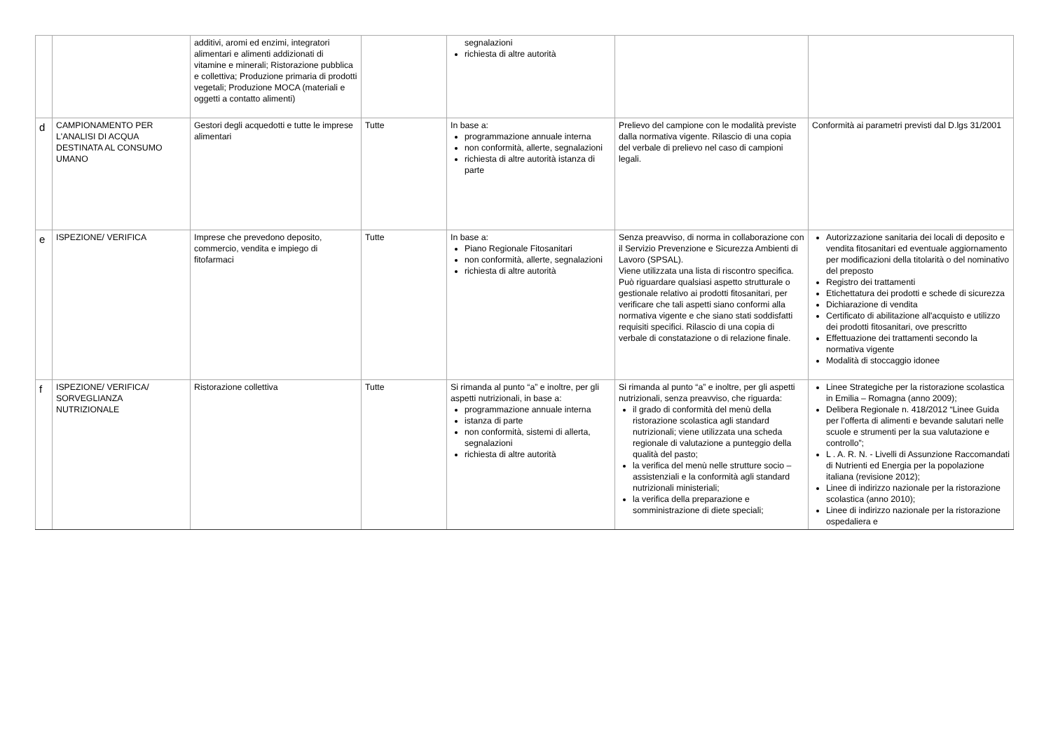| | | additivi, aromi ed enzimi, integratori alimentari e alimenti addizionati di vitamine e minerali; Ristorazione pubblica e collettiva; Produzione primaria di prodotti vegetali; Produzione MOCA (materiali e oggetti a contatto alimenti) | | segnalazioni richiesta di altre autorità | | |
| d | CAMPIONAMENTO PER L'ANALISI DI ACQUA DESTINATA AL CONSUMO UMANO | Gestori degli acquedotti e tutte le imprese alimentari | Tutte | In base a: programmazione annuale interna non conformità, allerte, segnalazioni richiesta di altre autorità istanza di parte | Prelievo del campione con le modalità previste dalla normativa vigente. Rilascio di una copia del verbale di prelievo nel caso di campioni legali. | Conformità ai parametri previsti dal D.lgs 31/2001 |
| e | ISPEZIONE/ VERIFICA | Imprese che prevedono deposito, commercio, vendita e impiego di fitofarmaci | Tutte | In base a: Piano Regionale Fitosanitari non conformità, allerte, segnalazioni richiesta di altre autorità | Senza preavviso, di norma in collaborazione con il Servizio Prevenzione e Sicurezza Ambienti di Lavoro (SPSAL). Viene utilizzata una lista di riscontro specifica. Può riguardare qualsiasi aspetto strutturale o gestionale relativo ai prodotti fitosanitari, per verificare che tali aspetti siano conformi alla normativa vigente e che siano stati soddisfatti requisiti specifici. Rilascio di una copia di verbale di constatazione o di relazione finale. | Autorizzazione sanitaria dei locali di deposito e vendita fitosanitari ed eventuale aggiornamento per modificazioni della titolarità o del nominativo del preposto Registro dei trattamenti Etichettatura dei prodotti e schede di sicurezza Dichiarazione di vendita Certificato di abilitazione all'acquisto e utilizzo dei prodotti fitosanitari, ove prescritto Effettuazione dei trattamenti secondo la normativa vigente Modalità di stoccaggio idonee |
| f | ISPEZIONE/ VERIFICA/ SORVEGLIANZA NUTRIZIONALE | Ristorazione collettiva | Tutte | Si rimanda al punto “a” e inoltre, per gli aspetti nutrizionali, in base a: programmazione annuale interna istanza di parte non conformità, sistemi di allerta, segnalazioni richiesta di altre autorità | Si rimanda al punto “a” e inoltre, per gli aspetti nutrizionali, senza preavviso, che riguarda: il grado di conformità del menù della ristorazione scolastica agli standard nutrizionali; viene utilizzata una scheda regionale di valutazione a punteggio della qualità del pasto; la verifica del menù nelle strutture socio – assistenziali e la conformità agli standard nutrizionali ministeriali; la verifica della preparazione e somministrazione di diete speciali; | Linee Strategiche per la ristorazione scolastica in Emilia – Romagna (anno 2009); Delibera Regionale n. 418/2012 “Linee Guida per l’offerta di alimenti e bevande salutari nelle scuole e strumenti per la sua valutazione e controllo”; L . A. R. N. - Livelli di Assunzione Raccomandati di Nutrienti ed Energia per la popolazione italiana (revisione 2012); Linee di indirizzo nazionale per la ristorazione scolastica (anno 2010); Linee di indirizzo nazionale per la ristorazione ospedaliera e |